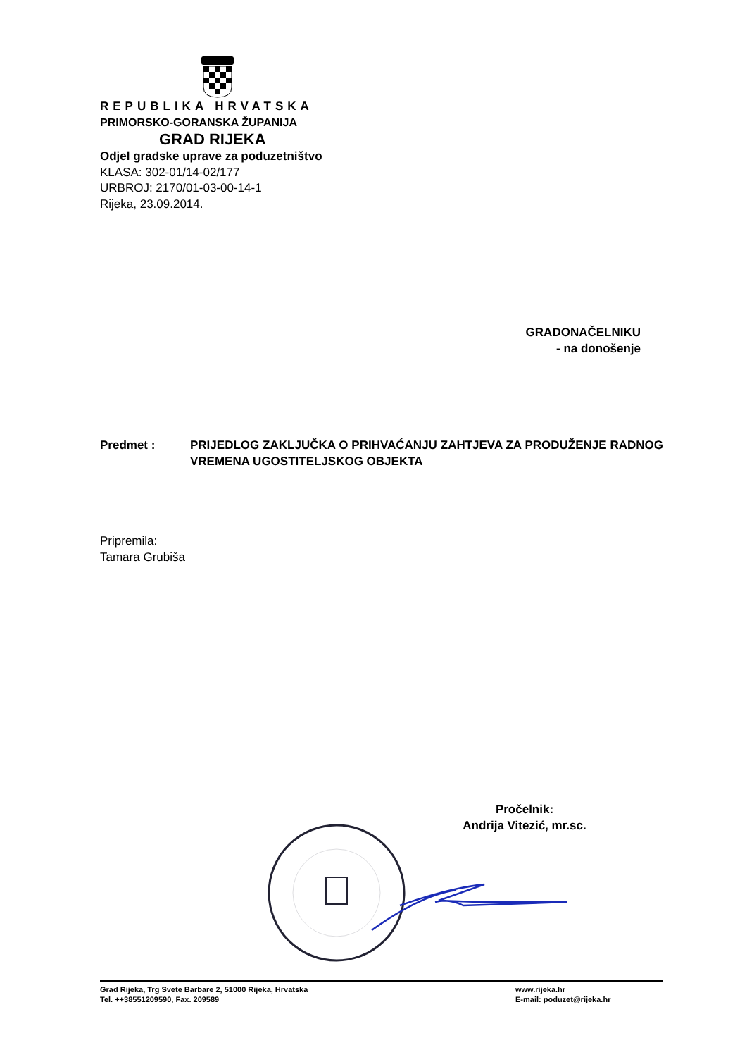REPUBLIKA HRVATSKA
PRIMORSKO-GORANSKA ŽUPANIJA
GRAD RIJEKA
Odjel gradske uprave za poduzetništvo
KLASA: 302-01/14-02/177
URBROJ: 2170/01-03-00-14-1
Rijeka, 23.09.2014.
GRADONAČELNIKU
- na donošenje
Predmet : PRIJEDLOG ZAKLJUČKA O PRIHVAĆANJU ZAHTJEVA ZA PRODUŽENJE RADNOG VREMENA UGOSTITELJSKOG OBJEKTA
Pripremila:
Tamara Grubiša
Pročelnik:
Andrija Vitezić, mr.sc.
Grad Rijeka, Trg Svete Barbare 2, 51000 Rijeka, Hrvatska
Tel. ++38551209590, Fax. 209589
www.rijeka.hr
E-mail: poduzet@rijeka.hr